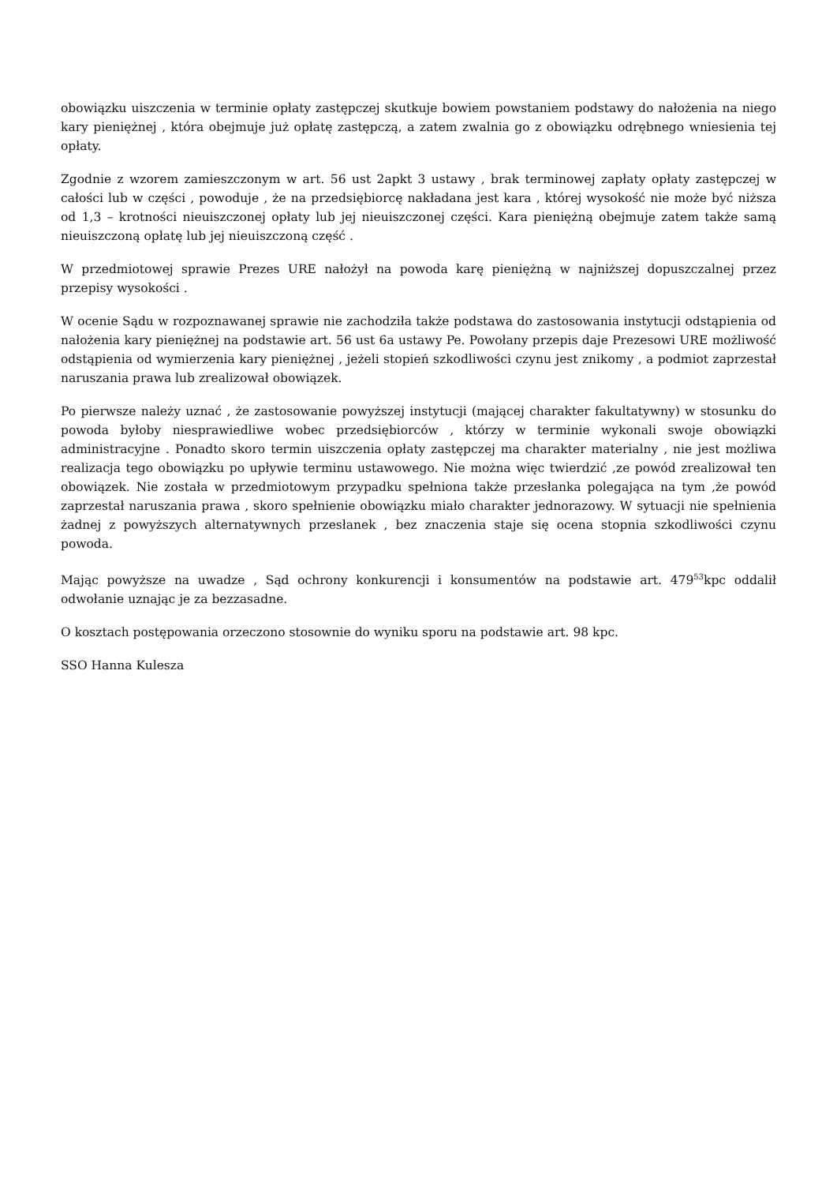obowiązku uiszczenia w terminie opłaty zastępczej skutkuje bowiem powstaniem podstawy do nałożenia na niego kary pieniężnej , która obejmuje już opłatę zastępczą, a zatem zwalnia go z obowiązku odrębnego wniesienia tej opłaty.
Zgodnie z wzorem zamieszczonym w art. 56 ust 2apkt 3 ustawy , brak terminowej zapłaty opłaty zastępczej w całości lub w części , powoduje , że na przedsiębiorcę nakładana jest kara , której wysokość nie może być niższa od 1,3 – krotności nieuiszczonej opłaty lub jej nieuiszczonej części. Kara pieniężną obejmuje zatem także samą nieuiszczoną opłatę lub jej nieuiszczoną część .
W przedmiotowej sprawie Prezes URE nałożył na powoda karę pieniężną w najniższej dopuszczalnej przez przepisy wysokości .
W ocenie Sądu w rozpoznawanej sprawie nie zachodziła także podstawa do zastosowania instytucji odstąpienia od nałożenia kary pieniężnej na podstawie art. 56 ust 6a ustawy Pe. Powołany przepis daje Prezesowi URE możliwość odstąpienia od wymierzenia kary pieniężnej , jeżeli stopień szkodliwości czynu jest znikomy , a podmiot zaprzestał naruszania prawa lub zrealizował obowiązek.
Po pierwsze należy uznać , że zastosowanie powyższej instytucji (mającej charakter fakultatywny) w stosunku do powoda byłoby niesprawiedliwe wobec przedsiębiorców , którzy w terminie wykonali swoje obowiązki administracyjne . Ponadto skoro termin uiszczenia opłaty zastępczej ma charakter materialny , nie jest możliwa realizacja tego obowiązku po upływie terminu ustawowego. Nie można więc twierdzić ,ze powód zrealizował ten obowiązek. Nie została w przedmiotowym przypadku spełniona także przesłanka polegająca na tym ,że powód zaprzestał naruszania prawa , skoro spełnienie obowiązku miało charakter jednorazowy. W sytuacji nie spełnienia żadnej z powyższych alternatywnych przesłanek , bez znaczenia staje się ocena stopnia szkodliwości czynu powoda.
Mając powyższe na uwadze , Sąd ochrony konkurencji i konsumentów na podstawie art. 479<sup>53</sup>kpc oddalił odwołanie uznając je za bezzasadne.
O kosztach postępowania orzeczono stosownie do wyniku sporu na podstawie art. 98 kpc.
SSO Hanna Kulesza